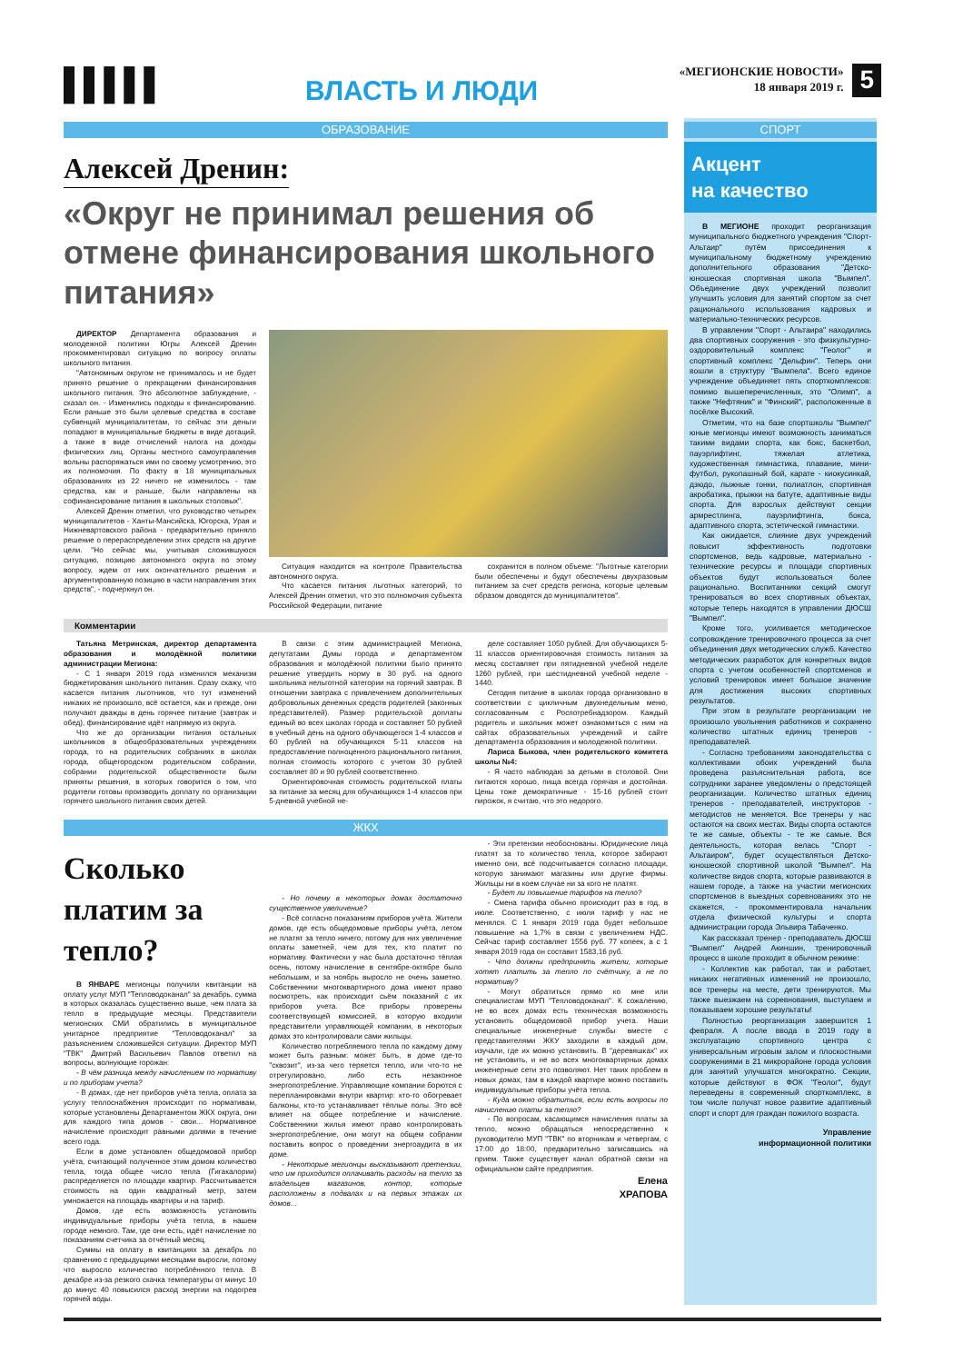▌▌▌▌▌
ВЛАСТЬ И ЛЮДИ
«МЕГИОНСКИЕ НОВОСТИ»
18 января 2019 г.
5
ОБРАЗОВАНИЕ
Алексей Дренин:
«Округ не принимал решения об отмене финансирования школьного питания»
ДИРЕКТОР Департамента образования и молодежной политики Югры Алексей Дренин прокомментировал ситуацию по вопросу оплаты школьного питания.
"Автономным округом не принималось и не будет принято решение о прекращении финансирования школьного питания. Это абсолютное заблуждение, - сказал он. - Изменились подходы к финансированию. Если раньше это были целевые средства в составе субвенций муниципалитетам, то сейчас эти деньги попадают в муниципальные бюджеты в виде дотаций, а также в виде отчислений налога на доходы физических лиц. Органы местного самоуправления вольны распоряжаться ими по своему усмотрению, это их полномочия. По факту в 18 муниципальных образованиях из 22 ничего не изменилось - там средства, как и раньше, были направлены на софинансирование питания в школьных столовых".
Алексей Дренин отметил, что руководство четырех муниципалитетов - Ханты-Мансийска, Югорска, Урая и Нижневартовского района - предварительно приняло решение о перераспределении этих средств на другие цели. "Но сейчас мы, учитывая сложившуюся ситуацию, позицию автономного округа по этому вопросу, ждем от них окончательного решения и аргументированную позицию в части направления этих средств", - подчеркнул он.
Ситуация находится на контроле Правительства автономного округа.
Что касается питания льготных категорий, то Алексей Дренин отметил, что это полномочия субъекта Российской Федерации, питание
сохранится в полном объеме: "Льготные категории были обеспечены и будут обеспечены двухразовым питанием за счет средств региона, которые целевым образом доводятся до муниципалитетов".
Комментарии
Татьяна Метринская, директор департамента образования и молодёжной политики администрации Мегиона:
- С 1 января 2019 года изменился механизм бюджетирования школьного питания. Сразу скажу, что касается питания льготников, что тут изменений никаких не произошло, всё остается, как и прежде, они получают дважды в день горячее питание (завтрак и обед), финансирование идёт напрямую из округа.
Что же до организации питания остальных школьников в общеобразовательных учреждениях города, то на родительских собраниях в школах города, общегородском родительском собрании, собрании родительской общественности были приняты решения, в которых говорится о том, что родители готовы производить доплату по организации горячего школьного питания своих детей.
В связи с этим администрацией Мегиона, депутатами Думы города и департаментом образования и молодёжной политики было принято решение утвердить норму в 30 руб. на одного школьника нельготной категории на горячий завтрак. В отношении завтрака с привлечением дополнительных добровольных денежных средств родителей (законных представителей). Размер родительской доплаты единый во всех школах города и составляет 50 рублей в учебный день на одного обучающегося 1-4 классов и 60 рублей на обучающихся 5-11 классов на предоставление полноценного рационального питания, полная стоимость которого с учетом 30 рублей составляет 80 и 90 рублей соответственно.
Ориентировочная стоимость родительской платы за питание за месяц для обучающихся 1-4 классов при 5-дневной учебной не-
деле составляет 1050 рублей. Для обучающихся 5-11 классов ориентировочная стоимость питания за месяц составляет при пятидневной учебной неделе 1260 рублей, при шестидневной учебной неделе - 1440.
Сегодня питание в школах города организовано в соответствии с цикличным двухнедельным меню, согласованным с Роспотребнадзором. Каждый родитель и школьник может ознакомиться с ним на сайтах образовательных учреждений и сайте департамента образования и молодежной политики.
Лариса Быкова, член родительского комитета школы №4:
- Я часто наблюдаю за детьми в столовой. Они питаются хорошо, пища всегда горячая и достойная. Цены тоже демократичные - 15-16 рублей стоит пирожок, я считаю, что это недорого.
ЖКХ
Сколько платим за тепло?
В ЯНВАРЕ мегионцы получили квитанции на оплату услуг МУП "Тепловодоканал" за декабрь, сумма в которых оказалась существенно выше, чем плата за тепло в предыдущие месяцы. Представители мегионских СМИ обратились в муниципальное унитарное предприятие "Тепловодоканал" за разъяснением сложившейся ситуации. Директор МУП "ТВК" Дмитрий Васильевич Павлов ответил на вопросы, волнующие горожан:
- В чём разница между начислением по нормативу и по приборам учета?
- В домах, где нет приборов учёта тепла, оплата за услугу теплоснабжения происходит по нормативам, которые установлены Департаментом ЖКХ округа, они для каждого типа домов - свои... Нормативное начисление происходит равными долями в течение всего года.
Если в доме установлен общедомовой прибор учёта, считающий полученное этим домом количество тепла, тогда общее число тепла (Гигакалории) распределяется по площади квартир. Рассчитывается стоимость на один квадратный метр, затем умножается на площадь квартиры и на тариф.
Домов, где есть возможность установить индивидуальные приборы учёта тепла, в нашем городе немного. Там, где они есть, идёт начисление по показаниям счетчика за отчётный месяц.
Суммы на оплату в квитанциях за декабрь по сравнению с предыдущими месяцами выросли, потому что выросло количество потреблённого тепла. В декабре из-за резкого скачка температуры от минус 10 до минус 40 повысился расход энергии на подогрев горячей воды.
- Но почему в некоторых домах достаточно существенное увеличение?
- Всё согласно показаниям приборов учёта. Жители домов, где есть общедомовые приборы учёта, летом не платят за тепло ничего, потому для них увеличение оплаты заметней, чем для тех, кто платит по нормативу. Фактически у нас была достаточно тёплая осень, потому начисление в сентябре-октябре было небольшим, и за ноябрь выросло не очень заметно. Собственники многоквартирного дома имеют право посмотреть, как происходит сьём показаний с их приборов учета. Все приборы проверены соответствующей комиссией, в которую входили представители управляющей компании, в некоторых домах это контролировали сами жильцы.
Количество потребляемого тепла по каждому дому может быть разным: может быть, в доме где-то "сквозит", из-за чего теряется тепло, или что-то не отрегулировано, либо есть незаконное энергопотребление. Управляющие компании борются с перепланировками внутри квартир: кто-то обогревает балконы, кто-то устанавливает тёплые полы. Это всё влияет на общее потребление и начисление. Собственники жилья имеют право контролировать энергопотребление, они могут на общем собрании поставить вопрос о проведении энергоаудита в их доме.
- Некоторые мегионцы высказывают претензии, что им приходится оплачивать расходы на тепло за владельцев магазинов, контор, которые расположены в подвалах и на первых этажах их домов...
- Эти претензии необоснованы. Юридические лица платят за то количество тепла, которое забирают именно они, всё подсчитывается согласно площади, которую занимают магазины или другие фирмы. Жильцы ни в коем случае ни за кого не платят.
- Будет ли повышение тарифов на тепло?
- Смена тарифа обычно происходит раз в год, в июле. Соответственно, с июля тариф у нас не менялся. С 1 января 2019 года будет небольшое повышение на 1,7% в связи с увеличением НДС. Сейчас тариф составляет 1556 руб. 77 копеек, а с 1 января 2019 года он составит 1583,16 руб.
- Что должны предпринять жители, которые хотят платить за тепло по счётчику, а не по нормативу?
- Могут обратиться прямо ко мне или специалистам МУП "Тепловодоканал". К сожалению, не во всех домах есть техническая возможность установить общедомовой прибор учета. Наши специальные инженерные службы вместе с представителями ЖКУ заходили в каждый дом, изучали, где их можно установить. В "деревяшках" их не установить, и не во всех многоквартирных домах инженерные сети это позволяют. Нет таких проблем в новых домах, там в каждой квартире можно поставить индивидуальные приборы учёта тепла.
- Куда можно обратиться, если есть вопросы по начислению платы за тепло?
- По вопросам, касающимся начисления платы за тепло, можно обращаться непосредственно к руководителю МУП "ТВК" по вторникам и четвергам, с 17:00 до 18:00, предварительно записавшись на прием. Также существует канал обратной связи на официальном сайте предприятия.
Елена
ХРАПОВА
СПОРТ
Акцент
на качество
В МЕГИОНЕ проходит реорганизация муниципального бюджетного учреждения "Спорт-Альтаир" путём присоединения к муниципальному бюджетному учреждению дополнительного образования "Детско-юношеская спортивная школа "Вымпел". Объединение двух учреждений позволит улучшить условия для занятий спортом за счет рационального использования кадровых и материально-технических ресурсов.
В управлении "Спорт - Альтаира" находились два спортивных сооружения - это физкультурно-оздоровительный комплекс "Геолог" и спортивный комплекс "Дельфин". Теперь они вошли в структуру "Вымпела". Всего единое учреждение объединяет пять спорткомплексов: помимо вышеперечисленных, это "Олимп", а также "Нефтяник" и "Финский", расположенные в посёлке Высокий.
Отметим, что на базе спортшколы "Вымпел" юные мегионцы имеют возможность заниматься такими видами спорта, как бокс, баскетбол, пауэрлифтинг, тяжелая атлетика, художественная гимнастика, плавание, мини-футбол, рукопашный бой, карате - киокусинкай, дзюдо, лыжные гонки, полиатлон, спортивная акробатика, прыжки на батуте, адаптивные виды спорта. Для взрослых действуют секции армрестлинга, пауэрлифтинга, бокса, адаптивного спорта, эстетической гимнастики.
Как ожидается, слияние двух учреждений повысит эффективность подготовки спортсменов, ведь кадровые, материально - технические ресурсы и площади спортивных объектов будут использоваться более рационально. Воспитанники секций смогут тренироваться во всех спортивных объектах, которые теперь находятся в управлении ДЮСШ "Вымпел".
Кроме того, усиливается методическое сопровождение тренировочного процесса за счет объединения двух методических служб. Качество методических разработок для конкретных видов спорта с учетом особенностей спортсменов и условий тренировок имеет большое значение для достижения высоких спортивных результатов.
При этом в результате реорганизации не произошло увольнения работников и сохранено количество штатных единиц тренеров - преподавателей.
- Согласно требованиям законодательства с коллективами обоих учреждений была проведена разъяснительная работа, все сотрудники заранее уведомлены о предстоящей реорганизации. Количество штатных единиц тренеров - преподавателей, инструкторов - методистов не меняется. Все тренеры у нас остаются на своих местах. Виды спорта остаются те же самые, объекты - те же самые. Вся деятельность, которая велась "Спорт - Альтаиром", будет осуществляться Детско-юношеской спортивной школой "Вымпел". На количестве видов спорта, которые развиваются в нашем городе, а также на участии мегионских спортсменов в выездных соревнованиях это не скажется, - прокомментировала начальник отдела физической культуры и спорта администрации города Эльвира Табаченко.
Как рассказал тренер - преподаватель ДЮСШ "Вымпел" Андрей Акиншин, тренировочный процесс в школе проходит в обычном режиме:
- Коллектив как работал, так и работает, никаких негативных изменений не произошло, все тренеры на месте, дети тренируются. Мы также выезжаем на соревнования, выступаем и показываем хорошие результаты!
Полностью реорганизация завершится 1 февраля. А после ввода в 2019 году в эксплуатацию спортивного центра с универсальным игровым залом и плоскостными сооружениями в 21 микрорайоне города условия для занятий улучшатся многократно. Секции, которые действуют в ФОК "Геолог", будут переведены в современный спорткомплекс, в том числе получат новое развитие адаптивный спорт и спорт для граждан пожилого возраста.
Управление
информационной политики